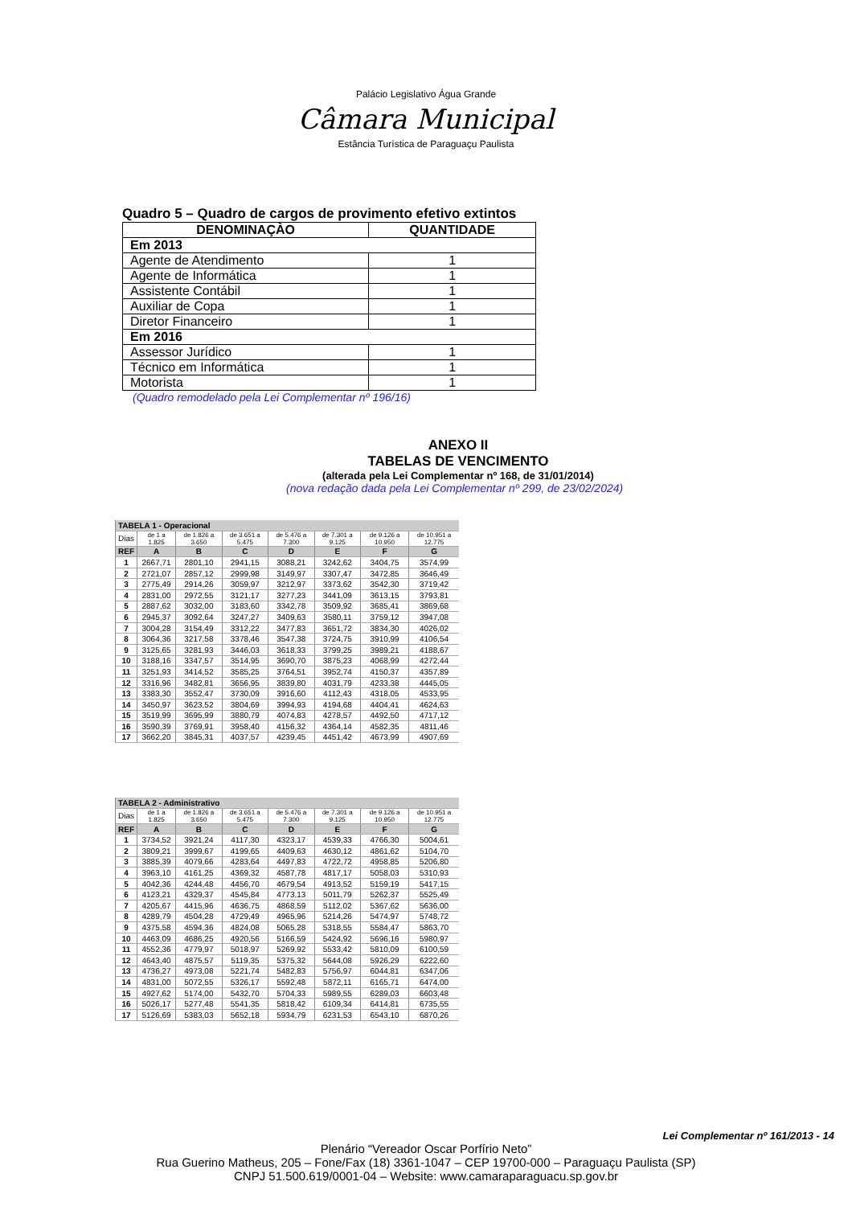Palácio Legislativo Água Grande
Câmara Municipal
Estância Turística de Paraguaçu Paulista
Quadro 5 – Quadro de cargos de provimento efetivo extintos
| DENOMINAÇÀO | QUANTIDADE |
| --- | --- |
| Em 2013 | |
| Agente de Atendimento | 1 |
| Agente de Informática | 1 |
| Assistente Contábil | 1 |
| Auxiliar de Copa | 1 |
| Diretor Financeiro | 1 |
| Em 2016 | |
| Assessor Jurídico | 1 |
| Técnico em Informática | 1 |
| Motorista | 1 |
(Quadro remodelado pela Lei Complementar nº 196/16)
ANEXO II
TABELAS DE VENCIMENTO
(alterada pela Lei Complementar nº 168, de 31/01/2014)
(nova redação dada pela Lei Complementar nº 299, de 23/02/2024)
| TABELA 1 - Operacional | | | | | | | |
| Dias | de 1 a 1.825 | de 1.826 a 3.650 | de 3.651 a 5.475 | de 5.476 a 7.300 | de 7.301 a 9.125 | de 9.126 a 10.950 | de 10.951 a 12.775 |
| REF | A | B | C | D | E | F | G |
| 1 | 2667,71 | 2801,10 | 2941,15 | 3088,21 | 3242,62 | 3404,75 | 3574,99 |
| 2 | 2721,07 | 2857,12 | 2999,98 | 3149,97 | 3307,47 | 3472,85 | 3646,49 |
| 3 | 2775,49 | 2914,26 | 3059,97 | 3212,97 | 3373,62 | 3542,30 | 3719,42 |
| 4 | 2831,00 | 2972,55 | 3121,17 | 3277,23 | 3441,09 | 3613,15 | 3793,81 |
| 5 | 2887,62 | 3032,00 | 3183,60 | 3342,78 | 3509,92 | 3685,41 | 3869,68 |
| 6 | 2945,37 | 3092,64 | 3247,27 | 3409,63 | 3580,11 | 3759,12 | 3947,08 |
| 7 | 3004,28 | 3154,49 | 3312,22 | 3477,83 | 3651,72 | 3834,30 | 4026,02 |
| 8 | 3064,36 | 3217,58 | 3378,46 | 3547,38 | 3724,75 | 3910,99 | 4106,54 |
| 9 | 3125,65 | 3281,93 | 3446,03 | 3618,33 | 3799,25 | 3989,21 | 4188,67 |
| 10 | 3188,16 | 3347,57 | 3514,95 | 3690,70 | 3875,23 | 4068,99 | 4272,44 |
| 11 | 3251,93 | 3414,52 | 3585,25 | 3764,51 | 3952,74 | 4150,37 | 4357,89 |
| 12 | 3316,96 | 3482,81 | 3656,95 | 3839,80 | 4031,79 | 4233,38 | 4445,05 |
| 13 | 3383,30 | 3552,47 | 3730,09 | 3916,60 | 4112,43 | 4318,05 | 4533,95 |
| 14 | 3450,97 | 3623,52 | 3804,69 | 3994,93 | 4194,68 | 4404,41 | 4624,63 |
| 15 | 3519,99 | 3695,99 | 3880,79 | 4074,83 | 4278,57 | 4492,50 | 4717,12 |
| 16 | 3590,39 | 3769,91 | 3958,40 | 4156,32 | 4364,14 | 4582,35 | 4811,46 |
| 17 | 3662,20 | 3845,31 | 4037,57 | 4239,45 | 4451,42 | 4673,99 | 4907,69 |
| TABELA 2 - Administrativo | | | | | | | |
| Dias | de 1 a 1.825 | de 1.826 a 3.650 | de 3.651 a 5.475 | de 5.476 a 7.300 | de 7.301 a 9.125 | de 9.126 a 10.950 | de 10.951 a 12.775 |
| REF | A | B | C | D | E | F | G |
| 1 | 3734,52 | 3921,24 | 4117,30 | 4323,17 | 4539,33 | 4766,30 | 5004,61 |
| 2 | 3809,21 | 3999,67 | 4199,65 | 4409,63 | 4630,12 | 4861,62 | 5104,70 |
| 3 | 3885,39 | 4079,66 | 4283,64 | 4497,83 | 4722,72 | 4958,85 | 5206,80 |
| 4 | 3963,10 | 4161,25 | 4369,32 | 4587,78 | 4817,17 | 5058,03 | 5310,93 |
| 5 | 4042,36 | 4244,48 | 4456,70 | 4679,54 | 4913,52 | 5159,19 | 5417,15 |
| 6 | 4123,21 | 4329,37 | 4545,84 | 4773,13 | 5011,79 | 5262,37 | 5525,49 |
| 7 | 4205,67 | 4415,96 | 4636,75 | 4868,59 | 5112,02 | 5367,62 | 5636,00 |
| 8 | 4289,79 | 4504,28 | 4729,49 | 4965,96 | 5214,26 | 5474,97 | 5748,72 |
| 9 | 4375,58 | 4594,36 | 4824,08 | 5065,28 | 5318,55 | 5584,47 | 5863,70 |
| 10 | 4463,09 | 4686,25 | 4920,56 | 5166,59 | 5424,92 | 5696,16 | 5980,97 |
| 11 | 4552,36 | 4779,97 | 5018,97 | 5269,92 | 5533,42 | 5810,09 | 6100,59 |
| 12 | 4643,40 | 4875,57 | 5119,35 | 5375,32 | 5644,08 | 5926,29 | 6222,60 |
| 13 | 4736,27 | 4973,08 | 5221,74 | 5482,83 | 5756,97 | 6044,81 | 6347,06 |
| 14 | 4831,00 | 5072,55 | 5326,17 | 5592,48 | 5872,11 | 6165,71 | 6474,00 |
| 15 | 4927,62 | 5174,00 | 5432,70 | 5704,33 | 5989,55 | 6289,03 | 6603,48 |
| 16 | 5026,17 | 5277,48 | 5541,35 | 5818,42 | 6109,34 | 6414,81 | 6735,55 |
| 17 | 5126,69 | 5383,03 | 5652,18 | 5934,79 | 6231,53 | 6543,10 | 6870,26 |
Lei Complementar nº 161/2013 - 14
Plenário “Vereador Oscar Porfírio Neto”
Rua Guerino Matheus, 205 – Fone/Fax (18) 3361-1047 – CEP 19700-000 – Paraguaçu Paulista (SP)
CNPJ 51.500.619/0001-04 – Website: www.camaraparaguacu.sp.gov.br